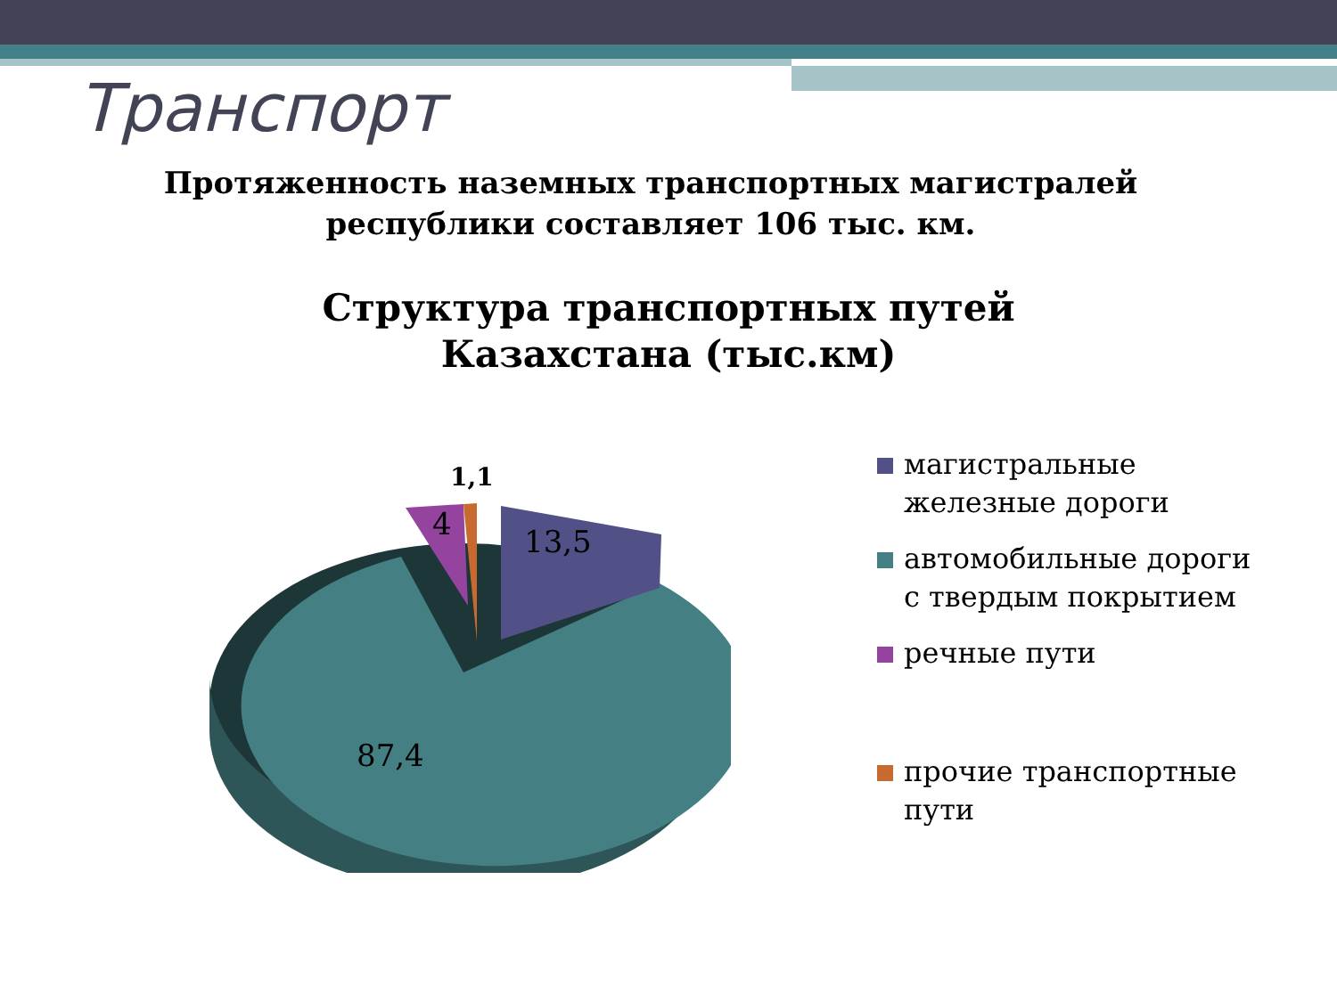Транспорт
Протяженность наземных транспортных магистралей республики составляет 106 тыс. км.
Структура транспортных путей Казахстана (тыс.км)
13,5
4
1,1
87,4
магистральные железные дороги
автомобильные дороги с твердым покрытием
речные пути
прочие транспортные пути